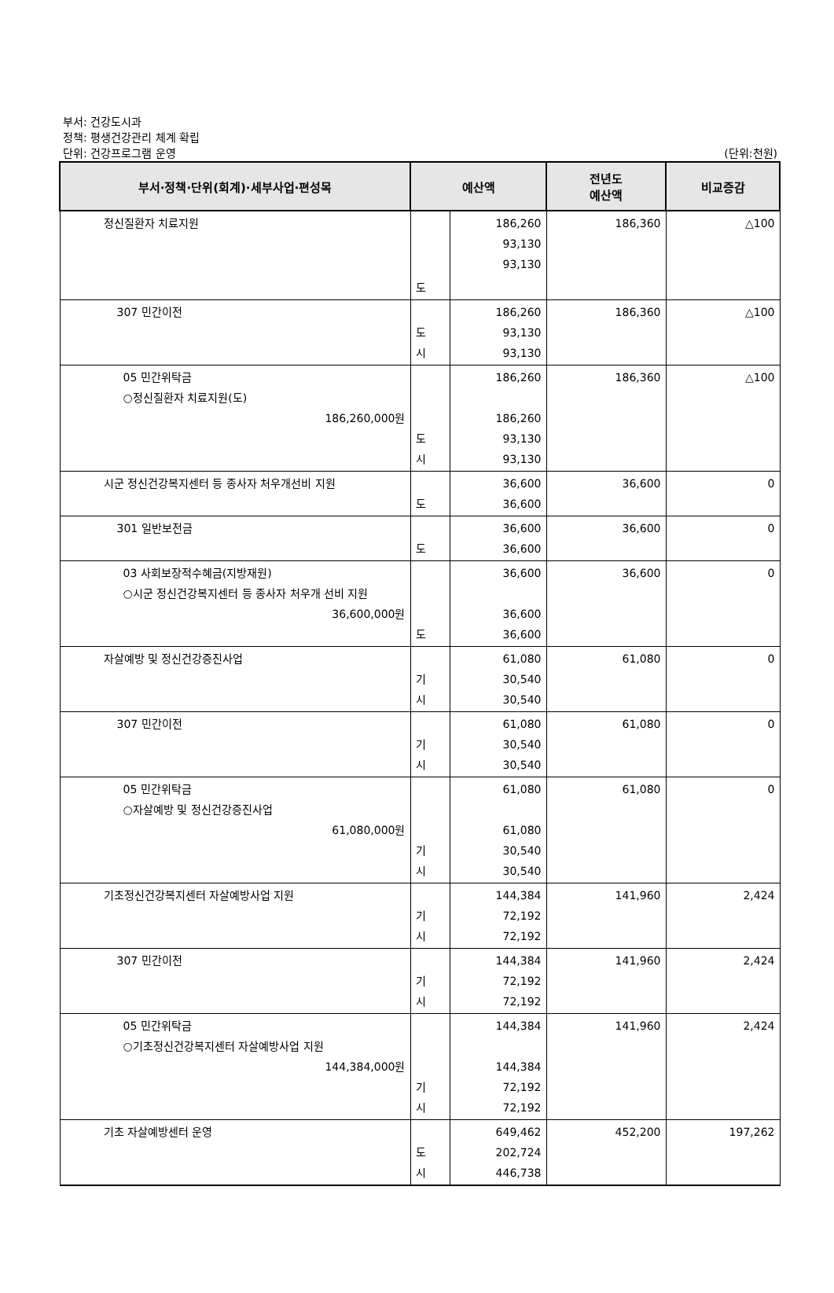부서: 건강도시과
정책: 평생건강관리 체계 확립
단위: 건강프로그램 운영
(단위:천원)
| 부서·정책·단위(회계)·세부사업·편성목 | 예산액 | | 전년도 예산액 | 비교증감 |
| --- | --- | --- | --- | --- |
| 정신질환자 치료지원 | | 186,260 93,130 93,130 | 186,360 | △100 |
| | 도 | | | |
| 307 민간이전 | 도 시 | 186,260 93,130 93,130 | 186,360 | △100 |
| 05 민간위탁금 ○정신질환자 치료지원(도) 186,260,000원 | 도 시 | 186,260 186,260 93,130 93,130 | 186,360 | △100 |
| 시군 정신건강복지센터 등 종사자 처우개선비 지원 | 도 | 36,600 36,600 | 36,600 | 0 |
| 301 일반보전금 | 도 | 36,600 36,600 | 36,600 | 0 |
| 03 사회보장적수혜금(지방재원) ○시군 정신건강복지센터 등 종사자 처우개 선비 지원 36,600,000원 | 도 | 36,600 36,600 36,600 | 36,600 | 0 |
| 자살예방 및 정신건강증진사업 | 기 시 | 61,080 30,540 30,540 | 61,080 | 0 |
| 307 민간이전 | 기 시 | 61,080 30,540 30,540 | 61,080 | 0 |
| 05 민간위탁금 ○자살예방 및 정신건강증진사업 61,080,000원 | 기 시 | 61,080 61,080 30,540 30,540 | 61,080 | 0 |
| 기초정신건강복지센터 자살예방사업 지원 | 기 시 | 144,384 72,192 72,192 | 141,960 | 2,424 |
| 307 민간이전 | 기 시 | 144,384 72,192 72,192 | 141,960 | 2,424 |
| 05 민간위탁금 ○기초정신건강복지센터 자살예방사업 지원 144,384,000원 | 기 시 | 144,384 144,384 72,192 72,192 | 141,960 | 2,424 |
| 기초 자살예방센터 운영 | 도 시 | 649,462 202,724 446,738 | 452,200 | 197,262 |